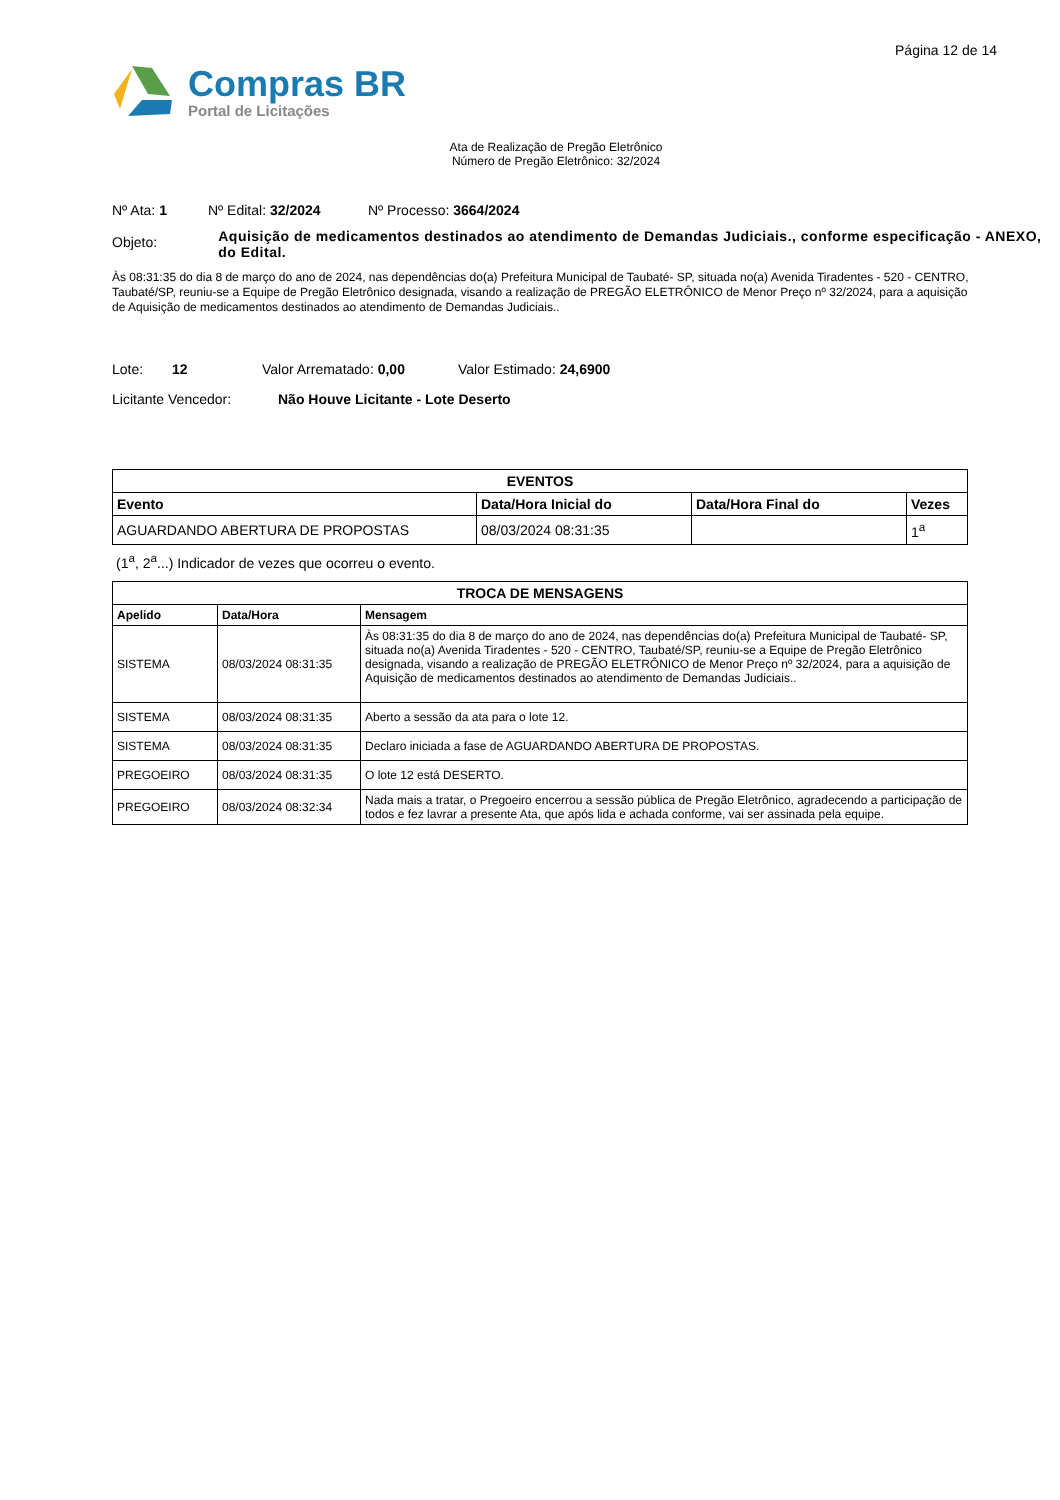Página 12 de 14
Compras BR
Portal de Licitações
Ata de Realização de Pregão Eletrônico
Número de Pregão Eletrônico: 32/2024
Nº Ata: 1 Nº Edital: 32/2024 Nº Processo: 3664/2024
Objeto: Aquisição de medicamentos destinados ao atendimento de Demandas Judiciais., conforme especificação - ANEXO, do Edital.
Às 08:31:35 do dia 8 de março do ano de 2024, nas dependências do(a) Prefeitura Municipal de Taubaté- SP, situada no(a) Avenida Tiradentes - 520 - CENTRO, Taubaté/SP, reuniu-se a Equipe de Pregão Eletrônico designada, visando a realização de PREGÃO ELETRÔNICO de Menor Preço nº 32/2024, para a aquisição de Aquisição de medicamentos destinados ao atendimento de Demandas Judiciais..
Lote: 12 Valor Arrematado: 0,00 Valor Estimado: 24,6900
Licitante Vencedor: Não Houve Licitante - Lote Deserto
| EVENTOS | | | |
| --- | --- | --- | --- |
| Evento | Data/Hora Inicial do | Data/Hora Final do | Vezes |
| AGUARDANDO ABERTURA DE PROPOSTAS | 08/03/2024 08:31:35 | | 1<sup>a</sup> |
(1<sup>a</sup>, 2<sup>a</sup>...) Indicador de vezes que ocorreu o evento.
| TROCA DE MENSAGENS | | |
| --- | --- | --- |
| Apelido | Data/Hora | Mensagem |
| SISTEMA | 08/03/2024 08:31:35 | Às 08:31:35 do dia 8 de março do ano de 2024, nas dependências do(a) Prefeitura Municipal de Taubaté- SP, situada no(a) Avenida Tiradentes - 520 - CENTRO, Taubaté/SP, reuniu-se a Equipe de Pregão Eletrônico designada, visando a realização de PREGÃO ELETRÔNICO de Menor Preço nº 32/2024, para a aquisição de Aquisição de medicamentos destinados ao atendimento de Demandas Judiciais.. |
| SISTEMA | 08/03/2024 08:31:35 | Aberto a sessão da ata para o lote 12. |
| SISTEMA | 08/03/2024 08:31:35 | Declaro iniciada a fase de AGUARDANDO ABERTURA DE PROPOSTAS. |
| PREGOEIRO | 08/03/2024 08:31:35 | O lote 12 está DESERTO. |
| PREGOEIRO | 08/03/2024 08:32:34 | Nada mais a tratar, o Pregoeiro encerrou a sessão pública de Pregão Eletrônico, agradecendo a participação de todos e fez lavrar a presente Ata, que após lida e achada conforme, vai ser assinada pela equipe. |